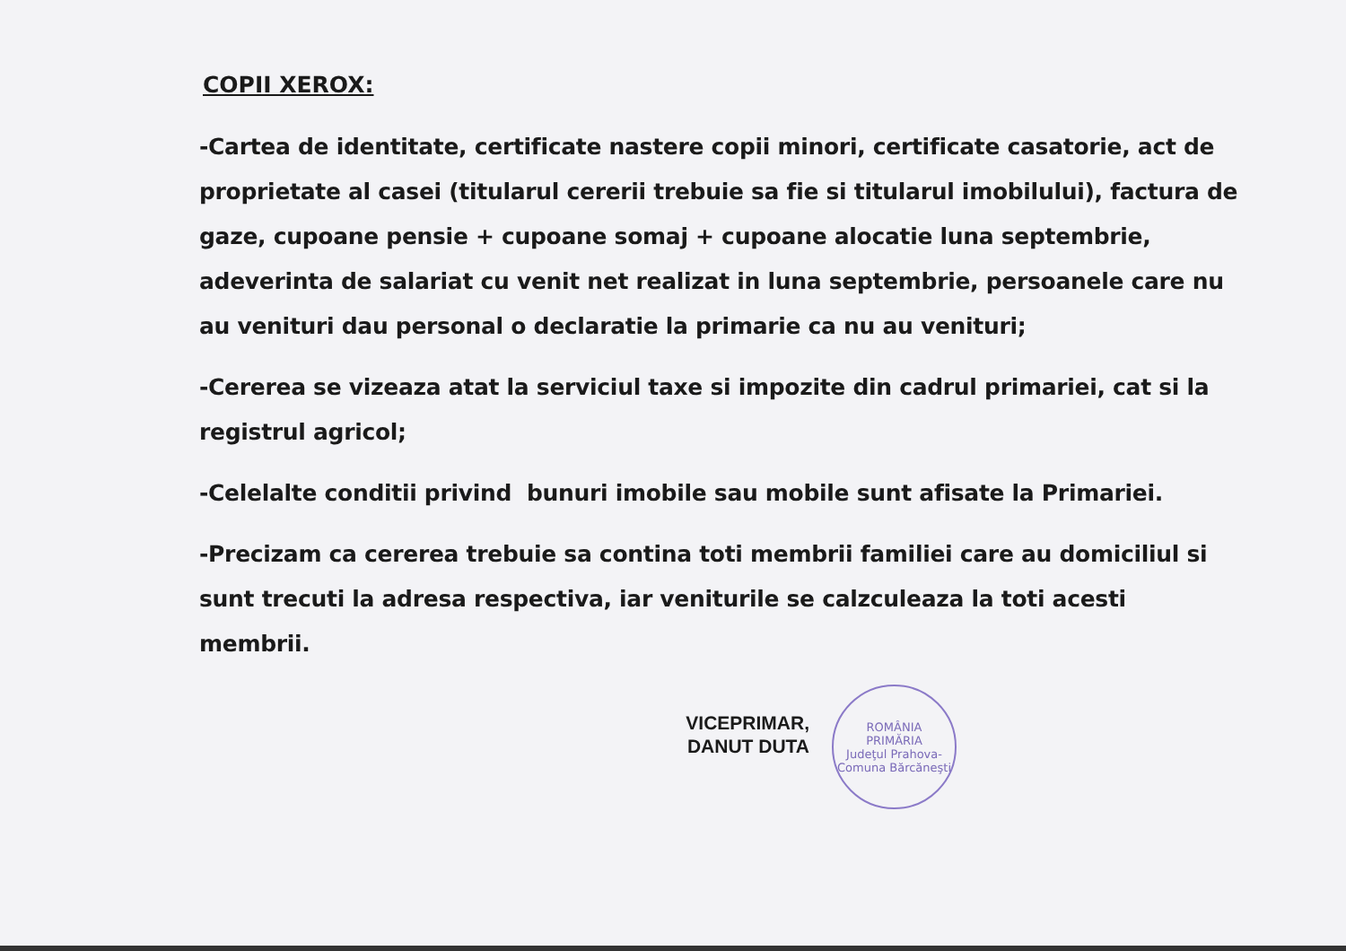COPII XEROX:
-Cartea de identitate, certificate nastere copii minori, certificate casatorie, act de proprietate al casei (titularul cererii trebuie sa fie si titularul imobilului), factura de gaze, cupoane pensie + cupoane somaj + cupoane alocatie luna septembrie, adeverinta de salariat cu venit net realizat in luna septembrie, persoanele care nu au venituri dau personal o declaratie la primarie ca nu au venituri;
-Cererea se vizeaza atat la serviciul taxe si impozite din cadrul primariei, cat si la registrul agricol;
-Celelalte conditii privind bunuri imobile sau mobile sunt afisate la Primariei.
-Precizam ca cererea trebuie sa contina toti membrii familiei care au domiciliul si sunt trecuti la adresa respectiva, iar veniturile se calzculeaza la toti acesti membrii.
VICEPRIMAR,
DANUT DUTA
ROMÂNIA
PRIMĂRIA
Judeţul Prahova-Comuna Bărcăneşti